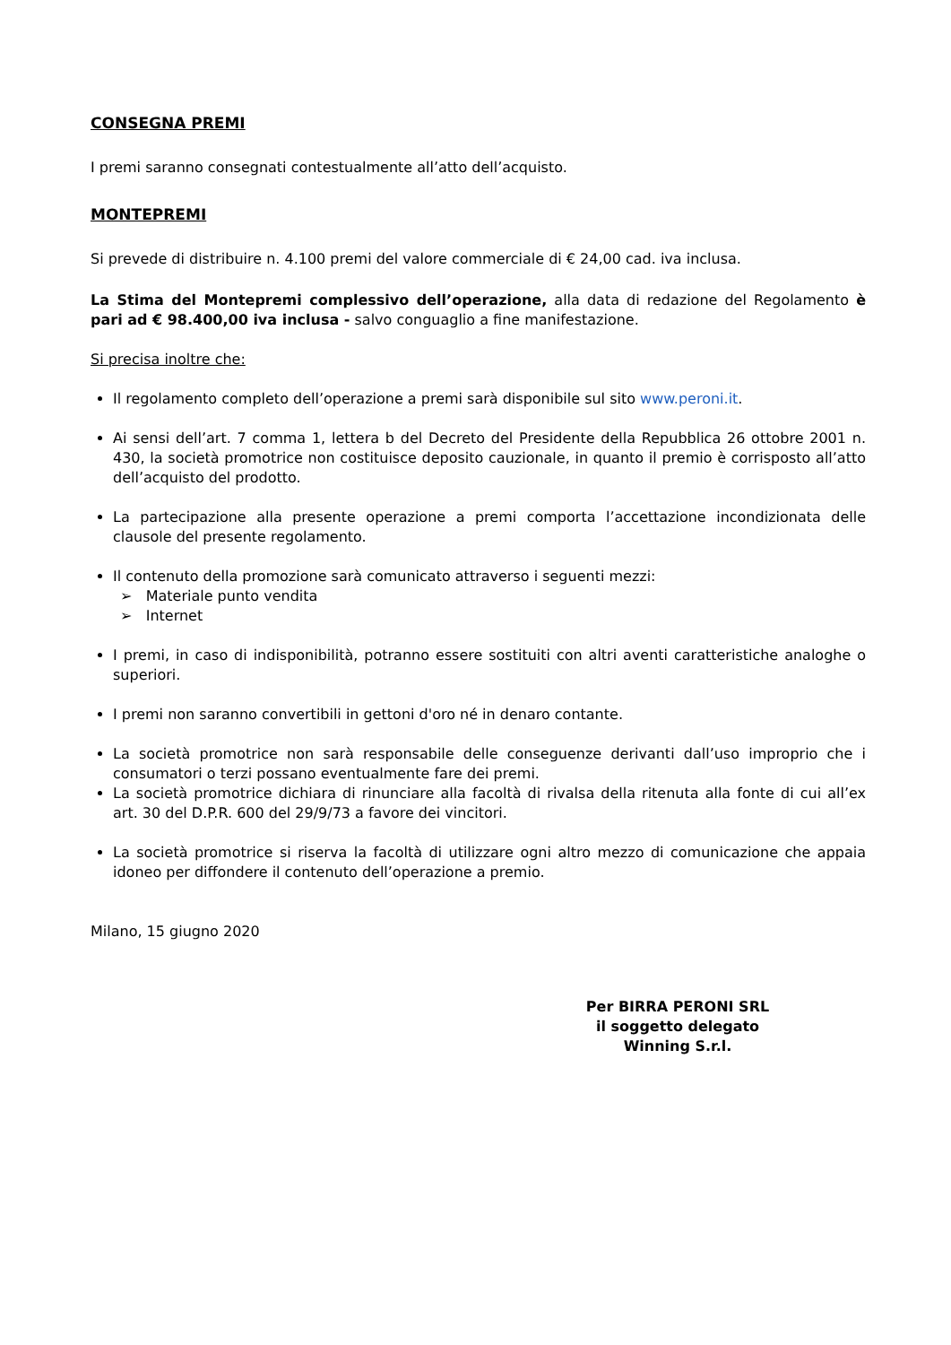CONSEGNA PREMI
I premi saranno consegnati contestualmente all’atto dell’acquisto.
MONTEPREMI
Si prevede di distribuire n. 4.100 premi del valore commerciale di € 24,00 cad. iva inclusa.
La Stima del Montepremi complessivo dell’operazione, alla data di redazione del Regolamento è pari ad € 98.400,00 iva inclusa - salvo conguaglio a fine manifestazione.
Si precisa inoltre che:
Il regolamento completo dell’operazione a premi sarà disponibile sul sito www.peroni.it.
Ai sensi dell’art. 7 comma 1, lettera b del Decreto del Presidente della Repubblica 26 ottobre 2001 n. 430, la società promotrice non costituisce deposito cauzionale, in quanto il premio è corrisposto all’atto dell’acquisto del prodotto.
La partecipazione alla presente operazione a premi comporta l’accettazione incondizionata delle clausole del presente regolamento.
Il contenuto della promozione sarà comunicato attraverso i seguenti mezzi:
➢ Materiale punto vendita
➢ Internet
I premi, in caso di indisponibilità, potranno essere sostituiti con altri aventi caratteristiche analoghe o superiori.
I premi non saranno convertibili in gettoni d'oro né in denaro contante.
La società promotrice non sarà responsabile delle conseguenze derivanti dall’uso improprio che i consumatori o terzi possano eventualmente fare dei premi.
La società promotrice dichiara di rinunciare alla facoltà di rivalsa della ritenuta alla fonte di cui all’ex art. 30 del D.P.R. 600 del 29/9/73 a favore dei vincitori.
La società promotrice si riserva la facoltà di utilizzare ogni altro mezzo di comunicazione che appaia idoneo per diffondere il contenuto dell’operazione a premio.
Milano, 15 giugno 2020
Per BIRRA PERONI SRL
il soggetto delegato
Winning S.r.l.